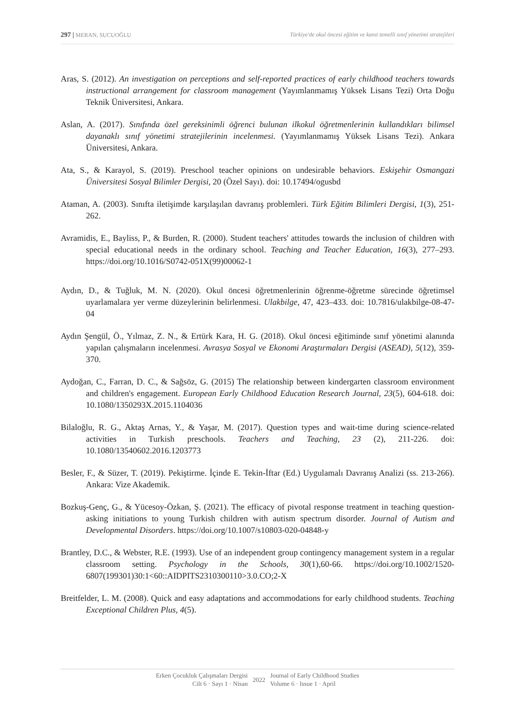297 | MERAN, SUCUOĞLU Türkiye'de okul öncesi eğitim ve kanıt temelli sınıf yönetimi stratejileri
Aras, S. (2012). An investigation on perceptions and self-reported practices of early childhood teachers towards instructional arrangement for classroom management (Yayımlanmamış Yüksek Lisans Tezi) Orta Doğu Teknik Üniversitesi, Ankara.
Aslan, A. (2017). Sınıfında özel gereksinimli öğrenci bulunan ilkokul öğretmenlerinin kullandıkları bilimsel dayanaklı sınıf yönetimi stratejilerinin incelenmesi. (Yayımlanmamış Yüksek Lisans Tezi). Ankara Üniversitesi, Ankara.
Ata, S., & Karayol, S. (2019). Preschool teacher opinions on undesirable behaviors. Eskişehir Osmangazi Üniversitesi Sosyal Bilimler Dergisi, 20 (Özel Sayı). doi: 10.17494/ogusbd
Ataman, A. (2003). Sınıfta iletişimde karşılaşılan davranış problemleri. Türk Eğitim Bilimleri Dergisi, 1(3), 251-262.
Avramidis, E., Bayliss, P., & Burden, R. (2000). Student teachers' attitudes towards the inclusion of children with special educational needs in the ordinary school. Teaching and Teacher Education, 16(3), 277–293. https://doi.org/10.1016/S0742-051X(99)00062-1
Aydın, D., & Tuğluk, M. N. (2020). Okul öncesi öğretmenlerinin öğrenme-öğretme sürecinde öğretimsel uyarlamalara yer verme düzeylerinin belirlenmesi. Ulakbilge, 47, 423–433. doi: 10.7816/ulakbilge-08-47-04
Aydın Şengül, Ö., Yılmaz, Z. N., & Ertürk Kara, H. G. (2018). Okul öncesi eğitiminde sınıf yönetimi alanında yapılan çalışmaların incelenmesi. Avrasya Sosyal ve Ekonomi Araştırmaları Dergisi (ASEAD), 5(12), 359-370.
Aydoğan, C., Farran, D. C., & Sağsöz, G. (2015) The relationship between kindergarten classroom environment and children's engagement. European Early Childhood Education Research Journal, 23(5), 604-618. doi: 10.1080/1350293X.2015.1104036
Bilaloğlu, R. G., Aktaş Arnas, Y., & Yaşar, M. (2017). Question types and wait-time during science-related activities in Turkish preschools. Teachers and Teaching, 23 (2), 211-226. doi: 10.1080/13540602.2016.1203773
Besler, F., & Süzer, T. (2019). Pekiştirme. İçinde E. Tekin-İftar (Ed.) Uygulamalı Davranış Analizi (ss. 213-266). Ankara: Vize Akademik.
Bozkuş-Genç, G., & Yücesoy-Özkan, Ş. (2021). The efficacy of pivotal response treatment in teaching question-asking initiations to young Turkish children with autism spectrum disorder. Journal of Autism and Developmental Disorders. https://doi.org/10.1007/s10803-020-04848-y
Brantley, D.C., & Webster, R.E. (1993). Use of an independent group contingency management system in a regular classroom setting. Psychology in the Schools, 30(1),60-66. https://doi.org/10.1002/1520-6807(199301)30:1<60::AIDPITS2310300110>3.0.CO;2-X
Breitfelder, L. M. (2008). Quick and easy adaptations and accommodations for early childhood students. Teaching Exceptional Children Plus, 4(5).
Erken Çocukluk Çalışmaları Dergisi
Cilt 6 · Sayı 1 · Nisan
2022
Journal of Early Childhood Studies
Volume 6 · Issue 1 · April